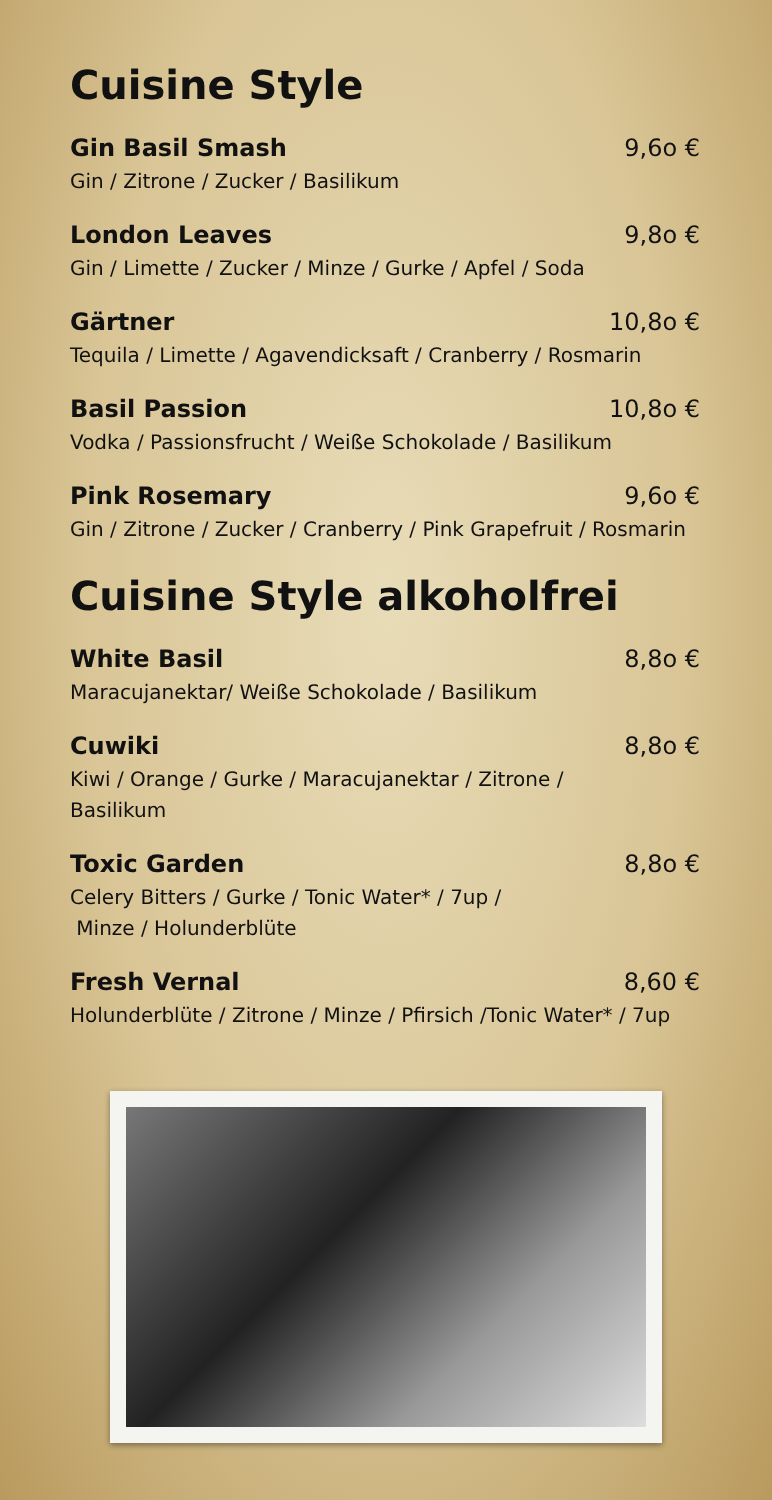Cuisine Style
Gin Basil Smash 9,6o €
Gin / Zitrone / Zucker / Basilikum
London Leaves 9,8o €
Gin / Limette / Zucker / Minze / Gurke / Apfel / Soda
Gärtner 10,8o €
Tequila / Limette / Agavendicksaft / Cranberry / Rosmarin
Basil Passion 10,8o €
Vodka / Passionsfrucht / Weiße Schokolade / Basilikum
Pink Rosemary 9,6o €
Gin / Zitrone / Zucker / Cranberry / Pink Grapefruit / Rosmarin
Cuisine Style alkoholfrei
White Basil 8,8o €
Maracujanektar/ Weiße Schokolade / Basilikum
Cuwiki 8,8o €
Kiwi / Orange / Gurke / Maracujanektar / Zitrone /
Basilikum
Toxic Garden 8,8o €
Celery Bitters / Gurke / Tonic Water* / 7up /
Minze / Holunderblüte
Fresh Vernal 8,60 €
Holunderblüte / Zitrone / Minze / Pfirsich /Tonic Water* / 7up